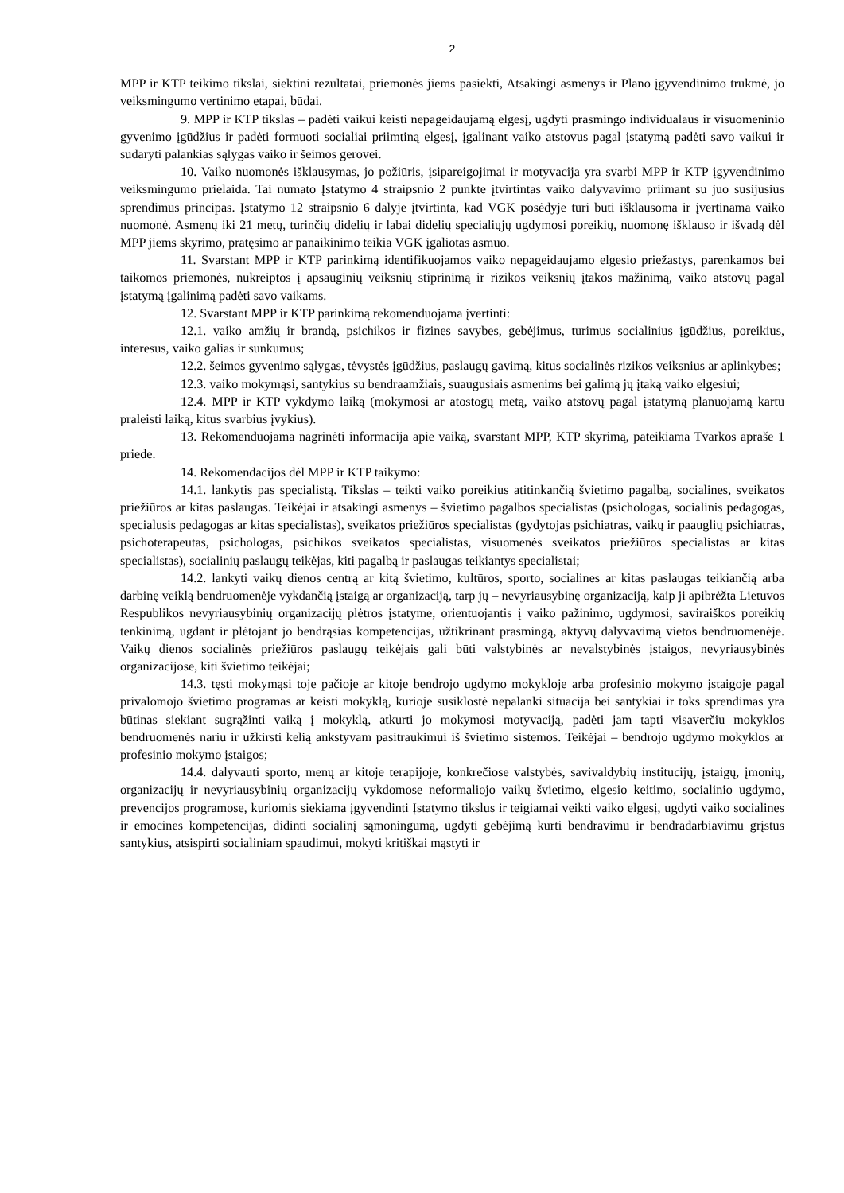2
MPP ir KTP teikimo tikslai, siektini rezultatai, priemonės jiems pasiekti, Atsakingi asmenys ir Plano įgyvendinimo trukmė, jo veiksmingumo vertinimo etapai, būdai.
9. MPP ir KTP tikslas – padėti vaikui keisti nepageidaujamą elgesį, ugdyti prasmingo individualaus ir visuomeninio gyvenimo įgūdžius ir padėti formuoti socialiai priimtiną elgesį, įgalinant vaiko atstovus pagal įstatymą padėti savo vaikui ir sudaryti palankias sąlygas vaiko ir šeimos gerovei.
10. Vaiko nuomonės išklausymas, jo požiūris, įsipareigojimai ir motyvacija yra svarbi MPP ir KTP įgyvendinimo veiksmingumo prielaida. Tai numato Įstatymo 4 straipsnio 2 punkte įtvirtintas vaiko dalyvavimo priimant su juo susijusius sprendimus principas. Įstatymo 12 straipsnio 6 dalyje įtvirtinta, kad VGK posėdyje turi būti išklausoma ir įvertinama vaiko nuomonė. Asmenų iki 21 metų, turinčių didelių ir labai didelių specialiųjų ugdymosi poreikių, nuomonę išklauso ir išvadą dėl MPP jiems skyrimo, pratęsimo ar panaikinimo teikia VGK įgaliotas asmuo.
11. Svarstant MPP ir KTP parinkimą identifikuojamos vaiko nepageidaujamo elgesio priežastys, parenkamos bei taikomos priemonės, nukreiptos į apsauginių veiksnių stiprinimą ir rizikos veiksnių įtakos mažinimą, vaiko atstovų pagal įstatymą įgalinimą padėti savo vaikams.
12. Svarstant MPP ir KTP parinkimą rekomenduojama įvertinti:
12.1. vaiko amžių ir brandą, psichikos ir fizines savybes, gebėjimus, turimus socialinius įgūdžius, poreikius, interesus, vaiko galias ir sunkumus;
12.2. šeimos gyvenimo sąlygas, tėvystės įgūdžius, paslaugų gavimą, kitus socialinės rizikos veiksnius ar aplinkybes;
12.3. vaiko mokymąsi, santykius su bendraamžiais, suaugusiais asmenims bei galimą jų įtaką vaiko elgesiui;
12.4. MPP ir KTP vykdymo laiką (mokymosi ar atostogų metą, vaiko atstovų pagal įstatymą planuojamą kartu praleisti laiką, kitus svarbius įvykius).
13. Rekomenduojama nagrinėti informacija apie vaiką, svarstant MPP, KTP skyrimą, pateikiama Tvarkos apraše 1 priede.
14. Rekomendacijos dėl MPP ir KTP taikymo:
14.1. lankytis pas specialistą. Tikslas – teikti vaiko poreikius atitinkančią švietimo pagalbą, socialines, sveikatos priežiūros ar kitas paslaugas. Teikėjai ir atsakingi asmenys – švietimo pagalbos specialistas (psichologas, socialinis pedagogas, specialusis pedagogas ar kitas specialistas), sveikatos priežiūros specialistas (gydytojas psichiatras, vaikų ir paauglių psichiatras, psichoterapeutas, psichologas, psichikos sveikatos specialistas, visuomenės sveikatos priežiūros specialistas ar kitas specialistas), socialinių paslaugų teikėjas, kiti pagalbą ir paslaugas teikiantys specialistai;
14.2. lankyti vaikų dienos centrą ar kitą švietimo, kultūros, sporto, socialines ar kitas paslaugas teikiančią arba darbinę veiklą bendruomenėje vykdančią įstaigą ar organizaciją, tarp jų – nevyriausybinę organizaciją, kaip ji apibrėžta Lietuvos Respublikos nevyriausybinių organizacijų plėtros įstatyme, orientuojantis į vaiko pažinimo, ugdymosi, saviraiškos poreikių tenkinimą, ugdant ir plėtojant jo bendrąsias kompetencijas, užtikrinant prasmingą, aktyvų dalyvavimą vietos bendruomenėje. Vaikų dienos socialinės priežiūros paslaugų teikėjais gali būti valstybinės ar nevalstybinės įstaigos, nevyriausybinės organizacijose, kiti švietimo teikėjai;
14.3. tęsti mokymąsi toje pačioje ar kitoje bendrojo ugdymo mokykloje arba profesinio mokymo įstaigoje pagal privalomojo švietimo programas ar keisti mokyklą, kurioje susiklostė nepalanki situacija bei santykiai ir toks sprendimas yra būtinas siekiant sugrąžinti vaiką į mokyklą, atkurti jo mokymosi motyvaciją, padėti jam tapti visaverčiu mokyklos bendruomenės nariu ir užkirsti kelią ankstyvam pasitraukimui iš švietimo sistemos. Teikėjai – bendrojo ugdymo mokyklos ar profesinio mokymo įstaigos;
14.4. dalyvauti sporto, menų ar kitoje terapijoje, konkrečiose valstybės, savivaldybių institucijų, įstaigų, įmonių, organizacijų ir nevyriausybinių organizacijų vykdomose neformaliojo vaikų švietimo, elgesio keitimo, socialinio ugdymo, prevencijos programose, kuriomis siekiama įgyvendinti Įstatymo tikslus ir teigiamai veikti vaiko elgesį, ugdyti vaiko socialines ir emocines kompetencijas, didinti socialinį sąmoningumą, ugdyti gebėjimą kurti bendravimu ir bendradarbiavimu grįstus santykius, atsispirti socialiniam spaudimui, mokyti kritiškai mąstyti ir